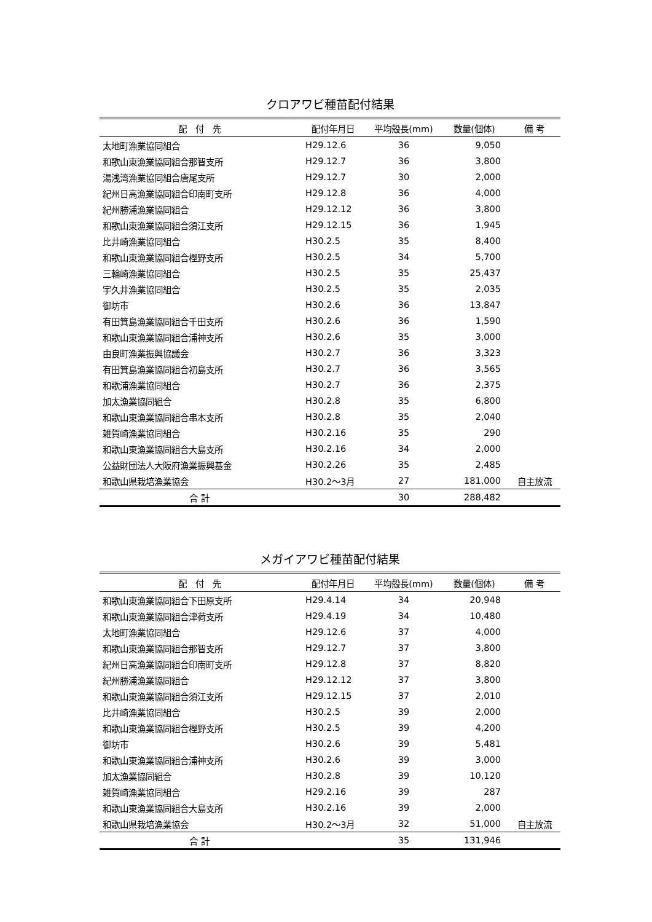クロアワビ種苗配付結果
| 配 付 先 | 配付年月日 | 平均殻長(mm) | 数量(個体) | 備 考 |
| --- | --- | --- | --- | --- |
| 太地町漁業協同組合 | H29.12.6 | 36 | 9,050 | |
| 和歌山東漁業協同組合那智支所 | H29.12.7 | 36 | 3,800 | |
| 湯浅湾漁業協同組合唐尾支所 | H29.12.7 | 30 | 2,000 | |
| 紀州日高漁業協同組合印南町支所 | H29.12.8 | 36 | 4,000 | |
| 紀州勝浦漁業協同組合 | H29.12.12 | 36 | 3,800 | |
| 和歌山東漁業協同組合須江支所 | H29.12.15 | 36 | 1,945 | |
| 比井崎漁業協同組合 | H30.2.5 | 35 | 8,400 | |
| 和歌山東漁業協同組合樫野支所 | H30.2.5 | 34 | 5,700 | |
| 三輪崎漁業協同組合 | H30.2.5 | 35 | 25,437 | |
| 宇久井漁業協同組合 | H30.2.5 | 35 | 2,035 | |
| 御坊市 | H30.2.6 | 36 | 13,847 | |
| 有田箕島漁業協同組合千田支所 | H30.2.6 | 36 | 1,590 | |
| 和歌山東漁業協同組合浦神支所 | H30.2.6 | 35 | 3,000 | |
| 由良町漁業振興協議会 | H30.2.7 | 36 | 3,323 | |
| 有田箕島漁業協同組合初島支所 | H30.2.7 | 36 | 3,565 | |
| 和歌浦漁業協同組合 | H30.2.7 | 36 | 2,375 | |
| 加太漁業協同組合 | H30.2.8 | 35 | 6,800 | |
| 和歌山東漁業協同組合串本支所 | H30.2.8 | 35 | 2,040 | |
| 雑賀崎漁業協同組合 | H30.2.16 | 35 | 290 | |
| 和歌山東漁業協同組合大島支所 | H30.2.16 | 34 | 2,000 | |
| 公益財団法人大阪府漁業振興基金 | H30.2.26 | 35 | 2,485 | |
| 和歌山県栽培漁業協会 | H30.2～3月 | 27 | 181,000 | 自主放流 |
| 合 計 | | 30 | 288,482 | |
メガイアワビ種苗配付結果
| 配 付 先 | 配付年月日 | 平均殻長(mm) | 数量(個体) | 備 考 |
| --- | --- | --- | --- | --- |
| 和歌山東漁業協同組合下田原支所 | H29.4.14 | 34 | 20,948 | |
| 和歌山東漁業協同組合津荷支所 | H29.4.19 | 34 | 10,480 | |
| 太地町漁業協同組合 | H29.12.6 | 37 | 4,000 | |
| 和歌山東漁業協同組合那智支所 | H29.12.7 | 37 | 3,800 | |
| 紀州日高漁業協同組合印南町支所 | H29.12.8 | 37 | 8,820 | |
| 紀州勝浦漁業協同組合 | H29.12.12 | 37 | 3,800 | |
| 和歌山東漁業協同組合須江支所 | H29.12.15 | 37 | 2,010 | |
| 比井崎漁業協同組合 | H30.2.5 | 39 | 2,000 | |
| 和歌山東漁業協同組合樫野支所 | H30.2.5 | 39 | 4,200 | |
| 御坊市 | H30.2.6 | 39 | 5,481 | |
| 和歌山東漁業協同組合浦神支所 | H30.2.6 | 39 | 3,000 | |
| 加太漁業協同組合 | H30.2.8 | 39 | 10,120 | |
| 雑賀崎漁業協同組合 | H29.2.16 | 39 | 287 | |
| 和歌山東漁業協同組合大島支所 | H30.2.16 | 39 | 2,000 | |
| 和歌山県栽培漁業協会 | H30.2～3月 | 32 | 51,000 | 自主放流 |
| 合 計 | | 35 | 131,946 | |